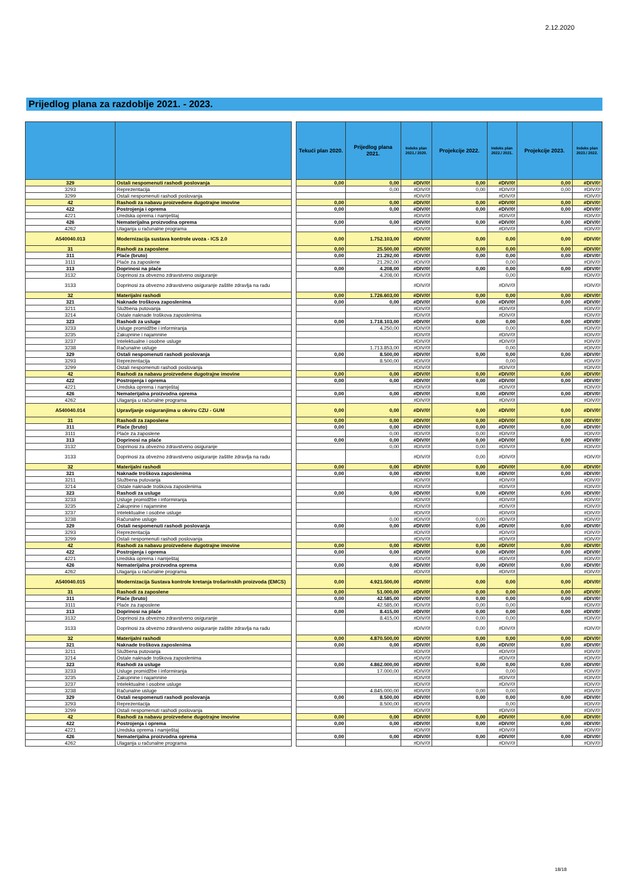2.12.2020
Prijedlog plana za razdoblje 2021. - 2023.
| | | | Tekući plan 2020. | Prijedlog plana 2021. | Indeks plan 2021./ 2020. | Projekcije 2022. | Indeks plan 2022./ 2021. | Projekcije 2023. | Indeks plan 2023./ 2022. |
| --- | --- | --- | --- | --- | --- | --- | --- | --- | --- |
| 329 | Ostali nespomenuti rashodi poslovanja | | 0,00 | 0,00 | #DIV/0! | 0,00 | #DIV/0! | 0,00 | #DIV/0! |
| 3293 | Reprezentacija | | | 0,00 | #DIV/0! | 0,00 | #DIV/0! | 0,00 | #DIV/0! |
| 3299 | Ostali nespomenuti rashodi poslovanja | | | | #DIV/0! | | #DIV/0! | | #DIV/0! |
| 42 | Rashodi za nabavu proizvedene dugotrajne imovine | | 0,00 | 0,00 | #DIV/0! | 0,00 | #DIV/0! | 0,00 | #DIV/0! |
| 422 | Postrojenja i oprema | | 0,00 | 0,00 | #DIV/0! | 0,00 | #DIV/0! | 0,00 | #DIV/0! |
| 4221 | Uredska oprema i namještaj | | | | #DIV/0! | | #DIV/0! | | #DIV/0! |
| 426 | Nematerijalna proizvodna oprema | | 0,00 | 0,00 | #DIV/0! | 0,00 | #DIV/0! | 0,00 | #DIV/0! |
| 4262 | Ulaganja u računalne programa | | | | #DIV/0! | | #DIV/0! | | #DIV/0! |
| A540040.013 | Modernizacija sustava kontrole uvoza - ICS 2.0 | | 0,00 | 1.752.103,00 | #DIV/0! | 0,00 | 0,00 | 0,00 | #DIV/0! |
| 31 | Rashodi za zaposlene | | 0,00 | 25.500,00 | #DIV/0! | 0,00 | 0,00 | 0,00 | #DIV/0! |
| 311 | Plaće (bruto) | | 0,00 | 21.292,00 | #DIV/0! | 0,00 | 0,00 | 0,00 | #DIV/0! |
| 3111 | Plaće za zaposlene | | | 21.292,00 | #DIV/0! | | 0,00 | | #DIV/0! |
| 313 | Doprinosi na plaće | | 0,00 | 4.208,00 | #DIV/0! | 0,00 | 0,00 | 0,00 | #DIV/0! |
| 3132 | Doprinosi za obvezno zdravstveno osiguranje | | | 4.208,00 | #DIV/0! | | 0,00 | | #DIV/0! |
| 3133 | Doprinosi za obvezno zdravstveno osiguranje zaštite zdravlja na radu | | | | #DIV/0! | | #DIV/0! | | #DIV/0! |
| 32 | Materijalni rashodi | | 0,00 | 1.726.603,00 | #DIV/0! | 0,00 | 0,00 | 0,00 | #DIV/0! |
| 321 | Naknade troškova zaposlenima | | 0,00 | 0,00 | #DIV/0! | 0,00 | #DIV/0! | 0,00 | #DIV/0! |
| 3211 | Službena putovanja | | | | #DIV/0! | | #DIV/0! | | #DIV/0! |
| 3214 | Ostale naknade troškova zaposlenima | | | | #DIV/0! | | #DIV/0! | | #DIV/0! |
| 323 | Rashodi za usluge | | 0,00 | 1.718.103,00 | #DIV/0! | 0,00 | 0,00 | 0,00 | #DIV/0! |
| 3233 | Usluge promidžbe i informiranja | | | 4.250,00 | #DIV/0! | | 0,00 | | #DIV/0! |
| 3235 | Zakupnine i najamnine | | | | #DIV/0! | | #DIV/0! | | #DIV/0! |
| 3237 | Intelektualne i osobne usluge | | | | #DIV/0! | | #DIV/0! | | #DIV/0! |
| 3238 | Računalne usluge | | | 1.713.853,00 | #DIV/0! | | 0,00 | | #DIV/0! |
| 329 | Ostali nespomenuti rashodi poslovanja | | 0,00 | 8.500,00 | #DIV/0! | 0,00 | 0,00 | 0,00 | #DIV/0! |
| 3293 | Reprezentacija | | | 8.500,00 | #DIV/0! | | 0,00 | | #DIV/0! |
| 3299 | Ostali nespomenuti rashodi poslovanja | | | | #DIV/0! | | #DIV/0! | | #DIV/0! |
| 42 | Rashodi za nabavu proizvedene dugotrajne imovine | | 0,00 | 0,00 | #DIV/0! | 0,00 | #DIV/0! | 0,00 | #DIV/0! |
| 422 | Postrojenja i oprema | | 0,00 | 0,00 | #DIV/0! | 0,00 | #DIV/0! | 0,00 | #DIV/0! |
| 4221 | Uredska oprema i namještaj | | | | #DIV/0! | | #DIV/0! | | #DIV/0! |
| 426 | Nematerijalna proizvodna oprema | | 0,00 | 0,00 | #DIV/0! | 0,00 | #DIV/0! | 0,00 | #DIV/0! |
| 4262 | Ulaganja u računalne programa | | | | #DIV/0! | | #DIV/0! | | #DIV/0! |
| A540040.014 | Upravljanje osiguranjima u okviru CZU - GUM | | 0,00 | 0,00 | #DIV/0! | 0,00 | #DIV/0! | 0,00 | #DIV/0! |
| 31 | Rashodi za zaposlene | | 0,00 | 0,00 | #DIV/0! | 0,00 | #DIV/0! | 0,00 | #DIV/0! |
| 311 | Plaće (bruto) | | 0,00 | 0,00 | #DIV/0! | 0,00 | #DIV/0! | 0,00 | #DIV/0! |
| 3111 | Plaće za zaposlene | | | 0,00 | #DIV/0! | 0,00 | #DIV/0! | | #DIV/0! |
| 313 | Doprinosi na plaće | | 0,00 | 0,00 | #DIV/0! | 0,00 | #DIV/0! | 0,00 | #DIV/0! |
| 3132 | Doprinosi za obvezno zdravstveno osiguranje | | | 0,00 | #DIV/0! | 0,00 | #DIV/0! | | #DIV/0! |
| 3133 | Doprinosi za obvezno zdravstveno osiguranje zaštite zdravlja na radu | | | | #DIV/0! | 0,00 | #DIV/0! | | #DIV/0! |
| 32 | Materijalni rashodi | | 0,00 | 0,00 | #DIV/0! | 0,00 | #DIV/0! | 0,00 | #DIV/0! |
| 321 | Naknade troškova zaposlenima | | 0,00 | 0,00 | #DIV/0! | 0,00 | #DIV/0! | 0,00 | #DIV/0! |
| 3211 | Službena putovanja | | | | #DIV/0! | | #DIV/0! | | #DIV/0! |
| 3214 | Ostale naknade troškova zaposlenima | | | | #DIV/0! | | #DIV/0! | | #DIV/0! |
| 323 | Rashodi za usluge | | 0,00 | 0,00 | #DIV/0! | 0,00 | #DIV/0! | 0,00 | #DIV/0! |
| 3233 | Usluge promidžbe i informiranja | | | | #DIV/0! | | #DIV/0! | | #DIV/0! |
| 3235 | Zakupnine i najamnine | | | | #DIV/0! | | #DIV/0! | | #DIV/0! |
| 3237 | Intelektualne i osobne usluge | | | | #DIV/0! | | #DIV/0! | | #DIV/0! |
| 3238 | Računalne usluge | | | 0,00 | #DIV/0! | 0,00 | #DIV/0! | | #DIV/0! |
| 329 | Ostali nespomenuti rashodi poslovanja | | 0,00 | 0,00 | #DIV/0! | 0,00 | #DIV/0! | 0,00 | #DIV/0! |
| 3293 | Reprezentacija | | | | #DIV/0! | | #DIV/0! | | #DIV/0! |
| 3299 | Ostali nespomenuti rashodi poslovanja | | | | #DIV/0! | | #DIV/0! | | #DIV/0! |
| 42 | Rashodi za nabavu proizvedene dugotrajne imovine | | 0,00 | 0,00 | #DIV/0! | 0,00 | #DIV/0! | 0,00 | #DIV/0! |
| 422 | Postrojenja i oprema | | 0,00 | 0,00 | #DIV/0! | 0,00 | #DIV/0! | 0,00 | #DIV/0! |
| 4221 | Uredska oprema i namještaj | | | | #DIV/0! | | #DIV/0! | | #DIV/0! |
| 426 | Nematerijalna proizvodna oprema | | 0,00 | 0,00 | #DIV/0! | 0,00 | #DIV/0! | 0,00 | #DIV/0! |
| 4262 | Ulaganja u računalne programa | | | | #DIV/0! | | #DIV/0! | | #DIV/0! |
| A540040.015 | Modernizacija Sustava kontrole kretanja trošarinskih proizvoda (EMCS) | | 0,00 | 4.921.500,00 | #DIV/0! | 0,00 | 0,00 | 0,00 | #DIV/0! |
| 31 | Rashodi za zaposlene | | 0,00 | 51.000,00 | #DIV/0! | 0,00 | 0,00 | 0,00 | #DIV/0! |
| 311 | Plaće (bruto) | | 0,00 | 42.585,00 | #DIV/0! | 0,00 | 0,00 | 0,00 | #DIV/0! |
| 3111 | Plaće za zaposlene | | | 42.585,00 | #DIV/0! | 0,00 | 0,00 | | #DIV/0! |
| 313 | Doprinosi na plaće | | 0,00 | 8.415,00 | #DIV/0! | 0,00 | 0,00 | 0,00 | #DIV/0! |
| 3132 | Doprinosi za obvezno zdravstveno osiguranje | | | 8.415,00 | #DIV/0! | 0,00 | 0,00 | | #DIV/0! |
| 3133 | Doprinosi za obvezno zdravstveno osiguranje zaštite zdravlja na radu | | | | #DIV/0! | 0,00 | #DIV/0! | | #DIV/0! |
| 32 | Materijalni rashodi | | 0,00 | 4.870.500,00 | #DIV/0! | 0,00 | 0,00 | 0,00 | #DIV/0! |
| 321 | Naknade troškova zaposlenima | | 0,00 | 0,00 | #DIV/0! | 0,00 | #DIV/0! | 0,00 | #DIV/0! |
| 3211 | Službena putovanja | | | | #DIV/0! | | #DIV/0! | | #DIV/0! |
| 3214 | Ostale naknade troškova zaposlenima | | | | #DIV/0! | | #DIV/0! | | #DIV/0! |
| 323 | Rashodi za usluge | | 0,00 | 4.862.000,00 | #DIV/0! | 0,00 | 0,00 | 0,00 | #DIV/0! |
| 3233 | Usluge promidžbe i informiranja | | | 17.000,00 | #DIV/0! | | 0,00 | | #DIV/0! |
| 3235 | Zakupnine i najamnine | | | | #DIV/0! | | #DIV/0! | | #DIV/0! |
| 3237 | Intelektualne i osobne usluge | | | | #DIV/0! | | #DIV/0! | | #DIV/0! |
| 3238 | Računalne usluge | | | 4.845.000,00 | #DIV/0! | 0,00 | 0,00 | | #DIV/0! |
| 329 | Ostali nespomenuti rashodi poslovanja | | 0,00 | 8.500,00 | #DIV/0! | 0,00 | 0,00 | 0,00 | #DIV/0! |
| 3293 | Reprezentacija | | | 8.500,00 | #DIV/0! | | 0,00 | | #DIV/0! |
| 3299 | Ostali nespomenuti rashodi poslovanja | | | | #DIV/0! | | #DIV/0! | | #DIV/0! |
| 42 | Rashodi za nabavu proizvedene dugotrajne imovine | | 0,00 | 0,00 | #DIV/0! | 0,00 | #DIV/0! | 0,00 | #DIV/0! |
| 422 | Postrojenja i oprema | | 0,00 | 0,00 | #DIV/0! | 0,00 | #DIV/0! | 0,00 | #DIV/0! |
| 4221 | Uredska oprema i namještaj | | | | #DIV/0! | | #DIV/0! | | #DIV/0! |
| 426 | Nematerijalna proizvodna oprema | | 0,00 | 0,00 | #DIV/0! | 0,00 | #DIV/0! | 0,00 | #DIV/0! |
| 4262 | Ulaganja u računalne programa | | | | #DIV/0! | | #DIV/0! | | #DIV/0! |
18/18